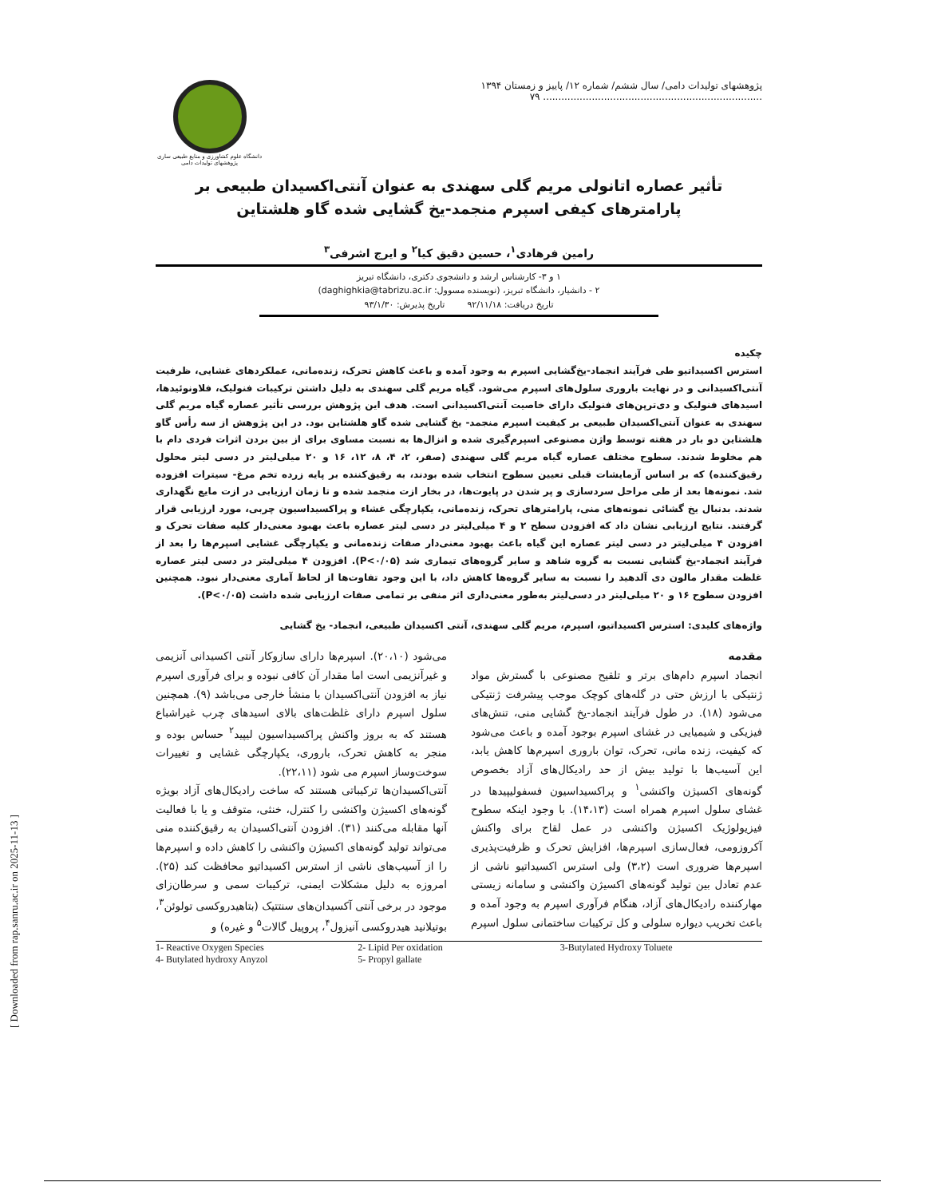پژوهشهای تولیدات دامی/ سال ششم/ شماره ۱۲/ پاییز و زمستان ۱۳۹۴ ........................................................................ ۷۹
دانشگاه علوم کشاورزی و منابع طبیعی ساری
پژوهشهای تولیدات دامی
تأثیر عصاره اتانولی مریم گلی سهندی به عنوان آنتی‌اکسیدان طبیعی بر
پارامترهای کیفی اسپرم منجمد-یخ گشایی شده گاو هلشتاین
رامین فرهادی<sup>۱</sup>، حسین دقیق کیا<sup>۲</sup> و ایرج اشرفی<sup>۳</sup>
۱ و ۳- کارشناس ارشد و دانشجوی دکتری، دانشگاه تبریز
۲ - دانشیار، دانشگاه تبریز، (نویسنده مسوول: daghighkia@tabrizu.ac.ir)
تاریخ دریافت: ۹۲/۱۱/۱۸ تاریخ پذیرش: ۹۳/۱/۳۰
چکیده
استرس اکسیداتیو طی فرآیند انجماد-یخ‌گشایی اسپرم به وجود آمده و باعث کاهش تحرک، زنده‌مانی، عملکردهای غشایی، ظرفیت آنتی‌اکسیدانی و در نهایت باروری سلول‌های اسپرم می‌شود. گیاه مریم گلی سهندی به دلیل داشتن ترکیبات فنولیک، فلاونوئیدها، اسیدهای فنولیک و دی‌ترپن‌های فنولیک دارای خاصیت آنتی‌اکسیدانی است. هدف این پژوهش بررسی تأثیر عصاره گیاه مریم گلی سهندی به عنوان آنتی‌اکسیدان طبیعی بر کیفیت اسپرم منجمد- یخ گشایی شده گاو هلشتاین بود. در این پژوهش از سه رأس گاو هلشتاین دو بار در هفته توسط واژن مصنوعی اسپرم‌گیری شده و انزال‌ها به نسبت مساوی برای از بین بردن اثرات فردی دام با هم مخلوط شدند. سطوح مختلف عصاره گیاه مریم گلی سهندی (صفر، ۲، ۴، ۸، ۱۲، ۱۶ و ۲۰ میلی‌لیتر در دسی لیتر محلول رقیق‌کننده) که بر اساس آزمایشات قبلی تعیین سطوح انتخاب شده بودند، به رقیق‌کننده بر پایه زرده تخم مرغ- سیترات افزوده شد. نمونه‌ها بعد از طی مراحل سردسازی و پر شدن در پایوت‌ها، در بخار ازت منجمد شده و تا زمان ارزیابی در ازت مایع نگهداری شدند. بدنبال یخ گشائی نمونه‌های منی، پارامترهای تحرک، زنده‌مانی، یکپارچگی غشاء و پراکسیداسیون چربی، مورد ارزیابی قرار گرفتند. نتایج ارزیابی نشان داد که افزودن سطح ۲ و ۴ میلی‌لیتر در دسی لیتر عصاره باعث بهبود معنی‌دار کلیه صفات تحرک و افزودن ۴ میلی‌لیتر در دسی لیتر عصاره این گیاه باعث بهبود معنی‌دار صفات زنده‌مانی و یکپارچگی غشایی اسپرم‌ها را بعد از فرآیند انجماد-یخ گشایی نسبت به گروه شاهد و سایر گروه‌های تیماری شد (P<۰/۰۵). افزودن ۴ میلی‌لیتر در دسی لیتر عصاره غلظت مقدار مالون دی آلدهید را نسبت به سایر گروه‌ها کاهش داد، با این وجود تفاوت‌ها از لحاظ آماری معنی‌دار نبود. همچنین افزودن سطوح ۱۶ و ۲۰ میلی‌لیتر در دسی‌لیتر به‌طور معنی‌داری اثر منفی بر تمامی صفات ارزیابی شده داشت (P<۰/۰۵).
واژه‌های کلیدی: استرس اکسیداتیو، اسپرم، مریم گلی سهندی، آنتی اکسیدان طبیعی، انجماد- یخ گشایی
مقدمه
انجماد اسپرم دام‌های برتر و تلقیح مصنوعی با گسترش مواد ژنتیکی با ارزش حتی در گله‌های کوچک موجب پیشرفت ژنتیکی می‌شود (۱۸). در طول فرآیند انجماد-یخ گشایی منی، تنش‌های فیزیکی و شیمیایی در غشای اسپرم بوجود آمده و باعث می‌شود که کیفیت، زنده مانی، تحرک، توان باروری اسپرم‌ها کاهش یابد، این آسیب‌ها با تولید بیش از حد رادیکال‌های آزاد بخصوص گونه‌های اکسیژن واکنشی<sup>۱</sup> و پراکسیداسیون فسفولیپیدها در غشای سلول اسپرم همراه است (۱۴،۱۳). با وجود اینکه سطوح فیزیولوژیک اکسیژن واکنشی در عمل لقاح برای واکنش آکروزومی، فعال‌سازی اسپرم‌ها، افزایش تحرک و ظرفیت‌پذیری اسپرم‌ها ضروری است (۳،۲) ولی استرس اکسیداتیو ناشی از عدم تعادل بین تولید گونه‌های اکسیژن واکنشی و سامانه زیستی مهارکننده رادیکال‌های آزاد، هنگام فرآوری اسپرم به وجود آمده و باعث تخریب دیواره سلولی و کل ترکیبات ساختمانی سلول اسپرم
می‌شود (۲۰،۱۰). اسپرم‌ها دارای سازوکار آنتی اکسیدانی آنزیمی و غیرآنزیمی است اما مقدار آن کافی نبوده و برای فرآوری اسپرم نیاز به افزودن آنتی‌اکسیدان با منشأ خارجی می‌باشد (۹). همچنین سلول اسپرم دارای غلظت‌های بالای اسیدهای چرب غیراشباع هستند که به بروز واکنش پراکسیداسیون لیپید<sup>۲</sup> حساس بوده و منجر به کاهش تحرک، باروری، یکپارچگی غشایی و تغییرات سوخت‌وساز اسپرم می شود (۲۲،۱۱).
آنتی‌اکسیدان‌ها ترکیباتی هستند که ساخت رادیکال‌های آزاد بویژه گونه‌های اکسیژن واکنشی را کنترل، خنثی، متوقف و یا با فعالیت آنها مقابله می‌کنند (۳۱). افزودن آنتی‌اکسیدان به رقیق‌کننده منی می‌تواند تولید گونه‌های اکسیژن واکنشی را کاهش داده و اسپرم‌ها را از آسیب‌های ناشی از استرس اکسیداتیو محافظت کند (۲۵). امروزه به دلیل مشکلات ایمنی، ترکیبات سمی و سرطان‌زای موجود در برخی آنتی آکسیدان‌های سنتتیک (بتاهیدروکسی تولوئن<sup>۳</sup>، بوتیلانید هیدروکسی آنیزول<sup>۴</sup>، پروپیل گالات<sup>۵</sup> و غیره) و
1- Reactive Oxygen Species 2- Lipid Per oxidation 3-Butylated Hydroxy Toluete 4- Butylated hydroxy Anyzol 5- Propyl gallate
[ Downloaded from rap.sanru.ac.ir on 2025-11-13 ]